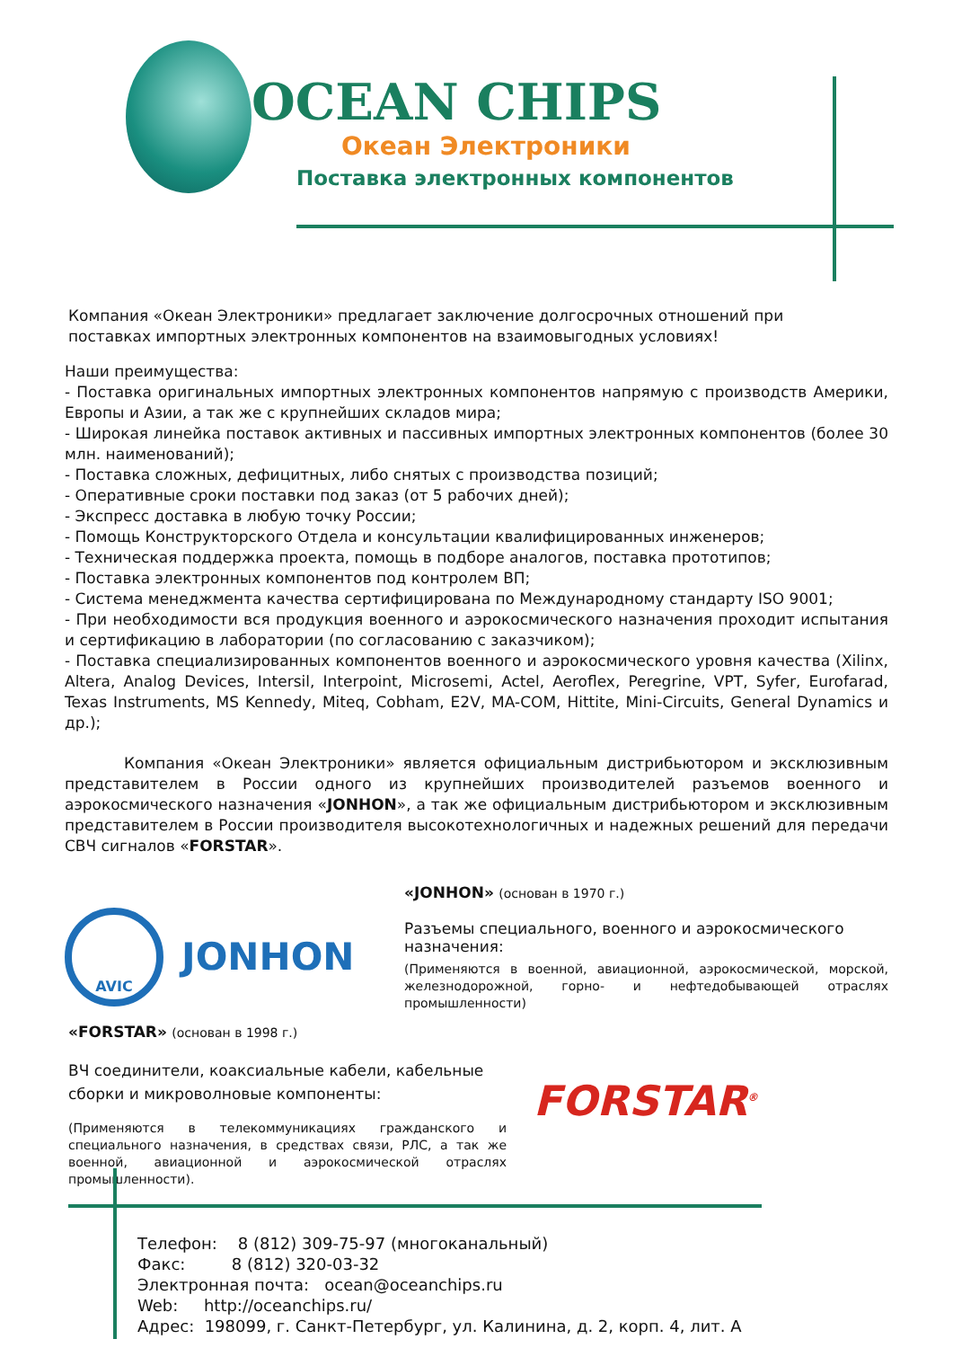OCEAN CHIPS
Океан Электроники
Поставка электронных компонентов
Компания «Океан Электроники» предлагает заключение долгосрочных отношений при поставках импортных электронных компонентов на взаимовыгодных условиях!
Наши преимущества:
- Поставка оригинальных импортных электронных компонентов напрямую с производств Америки, Европы и Азии, а так же с крупнейших складов мира;
- Широкая линейка поставок активных и пассивных импортных электронных компонентов (более 30 млн. наименований);
- Поставка сложных, дефицитных, либо снятых с производства позиций;
- Оперативные сроки поставки под заказ (от 5 рабочих дней);
- Экспресс доставка в любую точку России;
- Помощь Конструкторского Отдела и консультации квалифицированных инженеров;
- Техническая поддержка проекта, помощь в подборе аналогов, поставка прототипов;
- Поставка электронных компонентов под контролем ВП;
- Система менеджмента качества сертифицирована по Международному стандарту ISO 9001;
- При необходимости вся продукция военного и аэрокосмического назначения проходит испытания и сертификацию в лаборатории (по согласованию с заказчиком);
- Поставка специализированных компонентов военного и аэрокосмического уровня качества (Xilinx, Altera, Analog Devices, Intersil, Interpoint, Microsemi, Actel, Aeroflex, Peregrine, VPT, Syfer, Eurofarad, Texas Instruments, MS Kennedy, Miteq, Cobham, E2V, MA-COM, Hittite, Mini-Circuits, General Dynamics и др.);
Компания «Океан Электроники» является официальным дистрибьютором и эксклюзивным представителем в России одного из крупнейших производителей разъемов военного и аэрокосмического назначения «JONHON», а так же официальным дистрибьютором и эксклюзивным представителем в России производителя высокотехнологичных и надежных решений для передачи СВЧ сигналов «FORSTAR».
AVIC
JONHON
«JONHON» (основан в 1970 г.)
Разъемы специального, военного и аэрокосмического назначения:
(Применяются в военной, авиационной, аэрокосмической, морской, железнодорожной, горно- и нефтедобывающей отраслях промышленности)
«FORSTAR» (основан в 1998 г.)
ВЧ соединители, коаксиальные кабели, кабельные сборки и микроволновые компоненты:
(Применяются в телекоммуникациях гражданского и специального назначения, в средствах связи, РЛС, а так же военной, авиационной и аэрокосмической отраслях промышленности).
FORSTAR<sup>®</sup>
Телефон: 8 (812) 309-75-97 (многоканальный)
Факс: 8 (812) 320-03-32
Электронная почта: ocean@oceanchips.ru
Web: http://oceanchips.ru/
Адрес: 198099, г. Санкт-Петербург, ул. Калинина, д. 2, корп. 4, лит. А